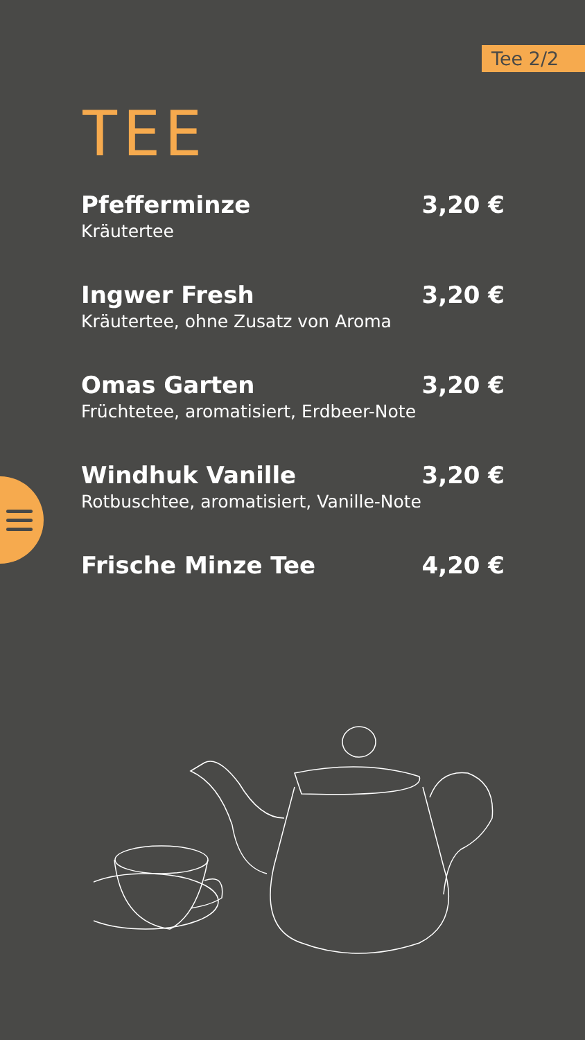Tee 2/2
TEE
Pfefferminze 3,20 €
Kräutertee
Ingwer Fresh 3,20 €
Kräutertee, ohne Zusatz von Aroma
Omas Garten 3,20 €
Früchtetee, aromatisiert, Erdbeer-Note
Windhuk Vanille 3,20 €
Rotbuschtee, aromatisiert, Vanille-Note
Frische Minze Tee 4,20 €